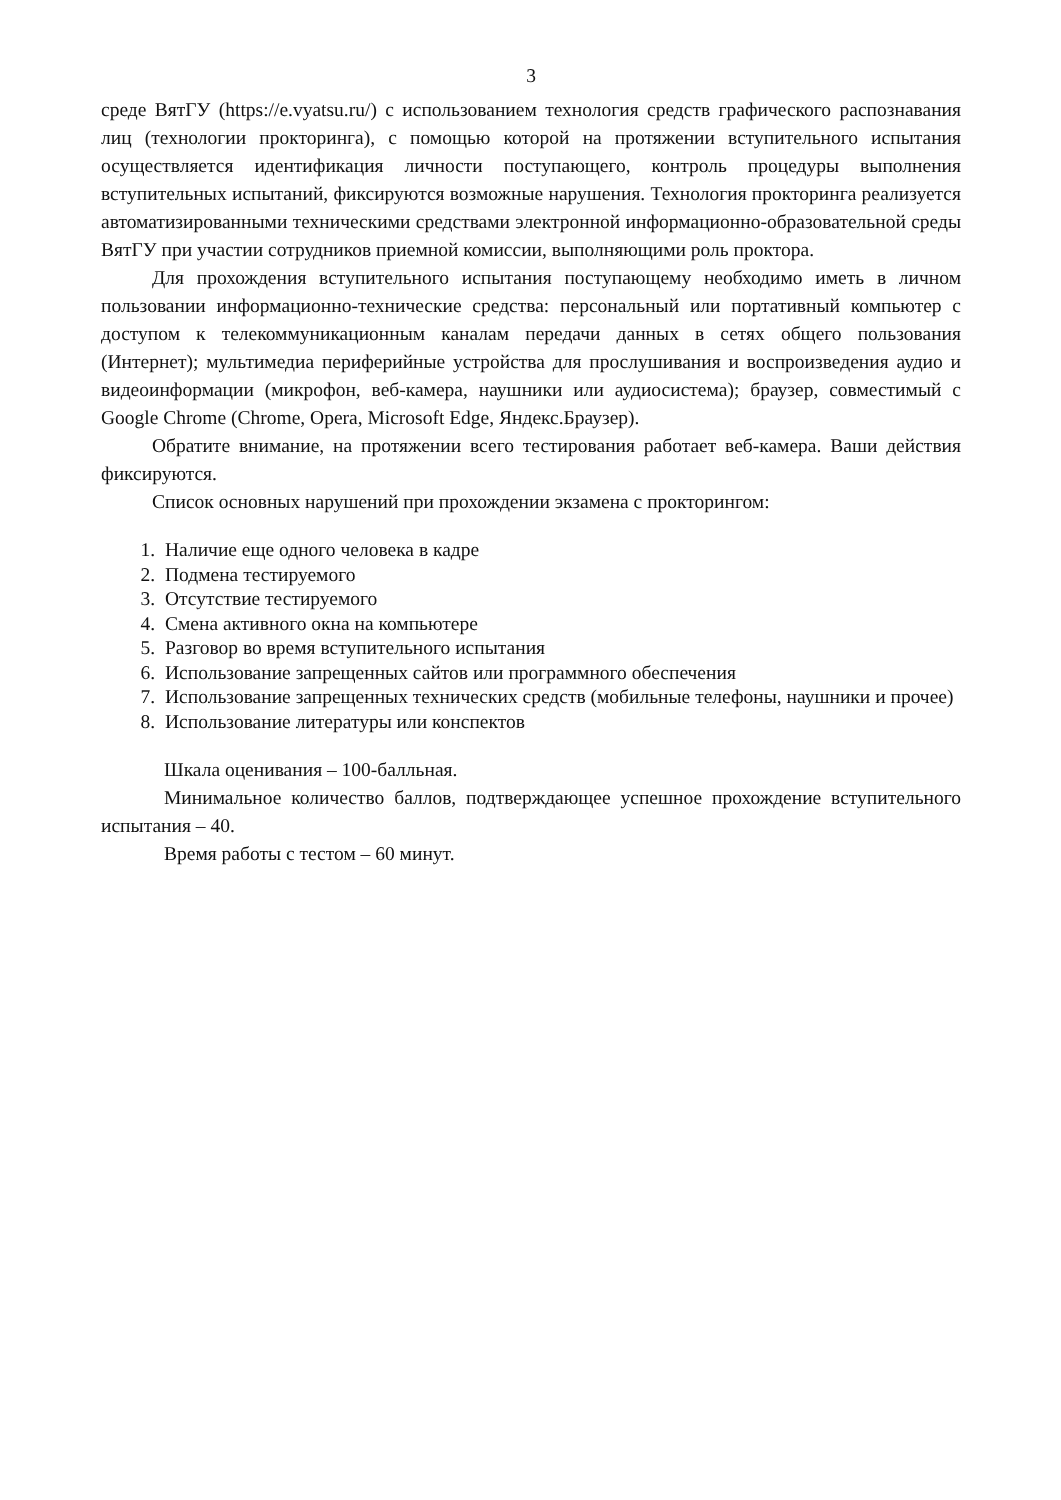3
среде ВятГУ (https://e.vyatsu.ru/) с использованием технология средств графического распознавания лиц (технологии прокторинга), с помощью которой на протяжении вступительного испытания осуществляется идентификация личности поступающего, контроль процедуры выполнения вступительных испытаний, фиксируются возможные нарушения. Технология прокторинга реализуется автоматизированными техническими средствами электронной информационно-образовательной среды ВятГУ при участии сотрудников приемной комиссии, выполняющими роль проктора.
Для прохождения вступительного испытания поступающему необходимо иметь в личном пользовании информационно-технические средства: персональный или портативный компьютер с доступом к телекоммуникационным каналам передачи данных в сетях общего пользования (Интернет); мультимедиа периферийные устройства для прослушивания и воспроизведения аудио и видеоинформации (микрофон, веб-камера, наушники или аудиосистема); браузер, совместимый с Google Chrome (Chrome, Opera, Microsoft Edge, Яндекс.Браузер).
Обратите внимание, на протяжении всего тестирования работает веб-камера. Ваши действия фиксируются.
Список основных нарушений при прохождении экзамена с прокторингом:
1. Наличие еще одного человека в кадре
2. Подмена тестируемого
3. Отсутствие тестируемого
4. Смена активного окна на компьютере
5. Разговор во время вступительного испытания
6. Использование запрещенных сайтов или программного обеспечения
7. Использование запрещенных технических средств (мобильные телефоны, наушники и прочее)
8. Использование литературы или конспектов
Шкала оценивания – 100-балльная.
Минимальное количество баллов, подтверждающее успешное прохождение вступительного испытания – 40.
Время работы с тестом – 60 минут.